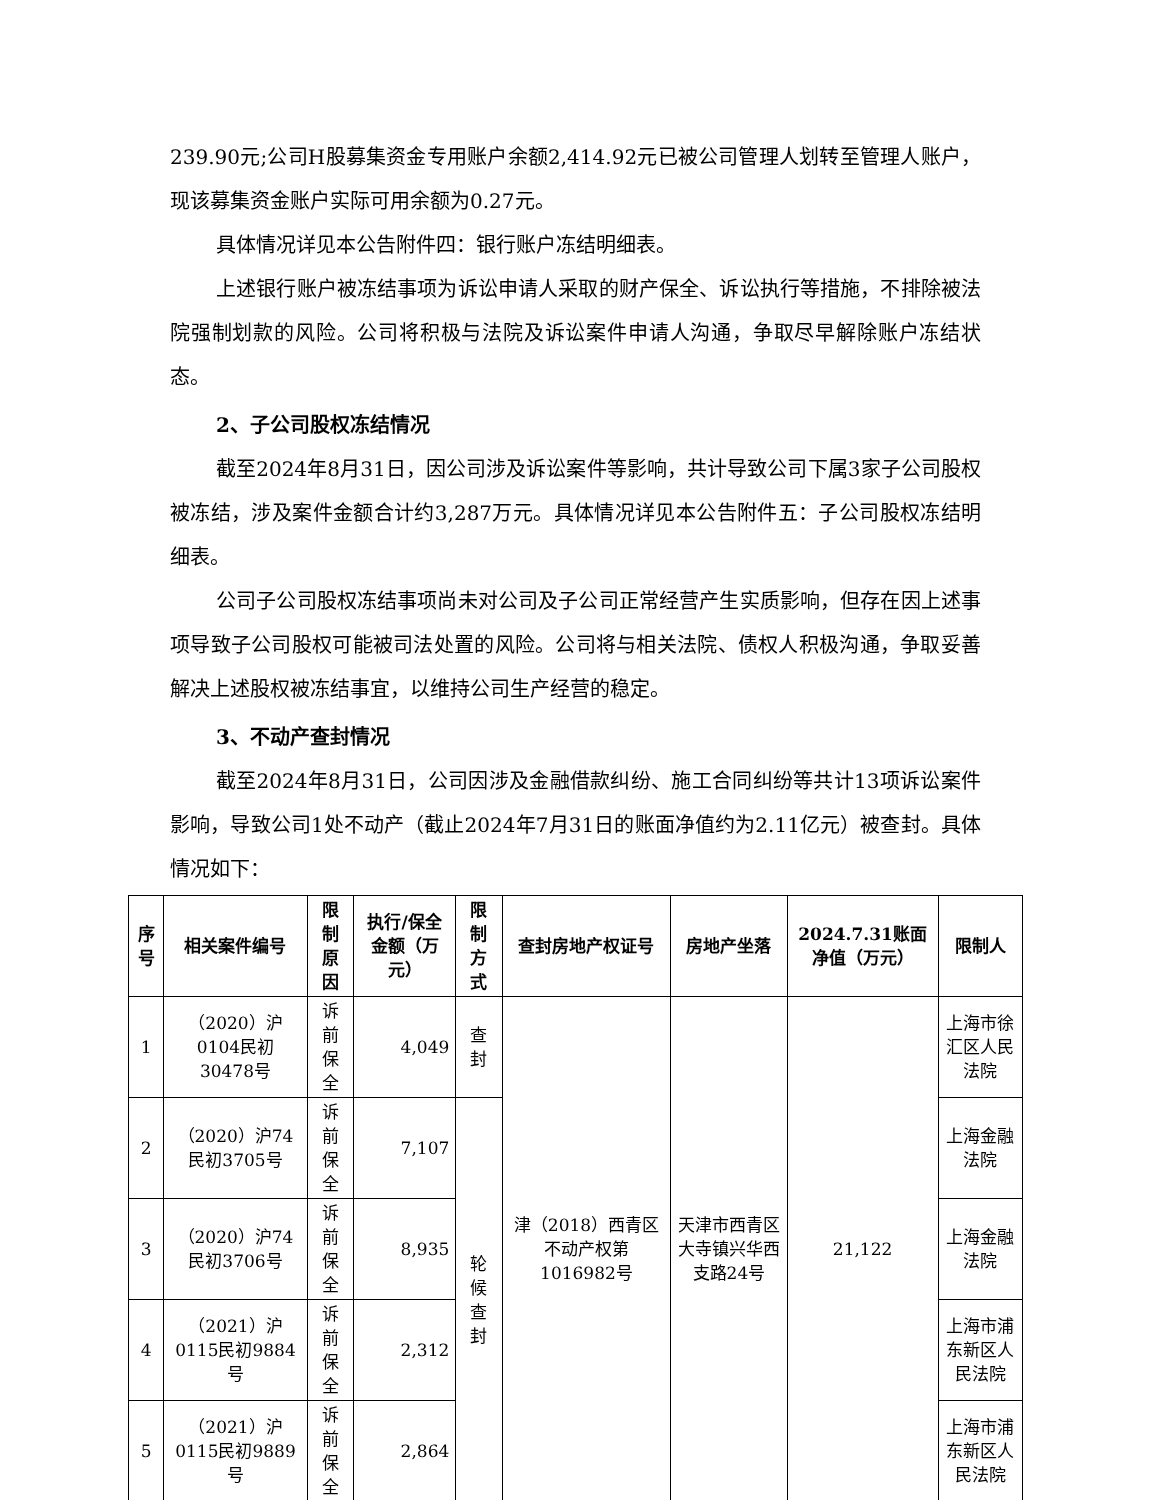239.90元;公司H股募集资金专用账户余额2,414.92元已被公司管理人划转至管理人账户，现该募集资金账户实际可用余额为0.27元。
具体情况详见本公告附件四：银行账户冻结明细表。
上述银行账户被冻结事项为诉讼申请人采取的财产保全、诉讼执行等措施，不排除被法院强制划款的风险。公司将积极与法院及诉讼案件申请人沟通，争取尽早解除账户冻结状态。
2、子公司股权冻结情况
截至2024年8月31日，因公司涉及诉讼案件等影响，共计导致公司下属3家子公司股权被冻结，涉及案件金额合计约3,287万元。具体情况详见本公告附件五：子公司股权冻结明细表。
公司子公司股权冻结事项尚未对公司及子公司正常经营产生实质影响，但存在因上述事项导致子公司股权可能被司法处置的风险。公司将与相关法院、债权人积极沟通，争取妥善解决上述股权被冻结事宜，以维持公司生产经营的稳定。
3、不动产查封情况
截至2024年8月31日，公司因涉及金融借款纠纷、施工合同纠纷等共计13项诉讼案件影响，导致公司1处不动产（截止2024年7月31日的账面净值约为2.11亿元）被查封。具体情况如下：
| 序号 | 相关案件编号 | 限制原因 | 执行/保全金额（万元） | 限制方式 | 查封房地产权证号 | 房地产坐落 | 2024.7.31账面净值（万元） | 限制人 |
| --- | --- | --- | --- | --- | --- | --- | --- | --- |
| 1 | （2020）沪0104民初30478号 | 诉前保全 | 4,049 | 查封 | 津（2018）西青区不动产权第1016982号 | 天津市西青区大寺镇兴华西支路24号 | 21,122 | 上海市徐汇区人民法院 |
| 2 | （2020）沪74民初3705号 | 诉前保全 | 7,107 | 轮候查封 | | | | 上海金融法院 |
| 3 | （2020）沪74民初3706号 | 诉前保全 | 8,935 | | | | | 上海金融法院 |
| 4 | （2021）沪0115民初9884号 | 诉前保全 | 2,312 | | | | | 上海市浦东新区人民法院 |
| 5 | （2021）沪0115民初9889号 | 诉前保全 | 2,864 | | | | | 上海市浦东新区人民法院 |